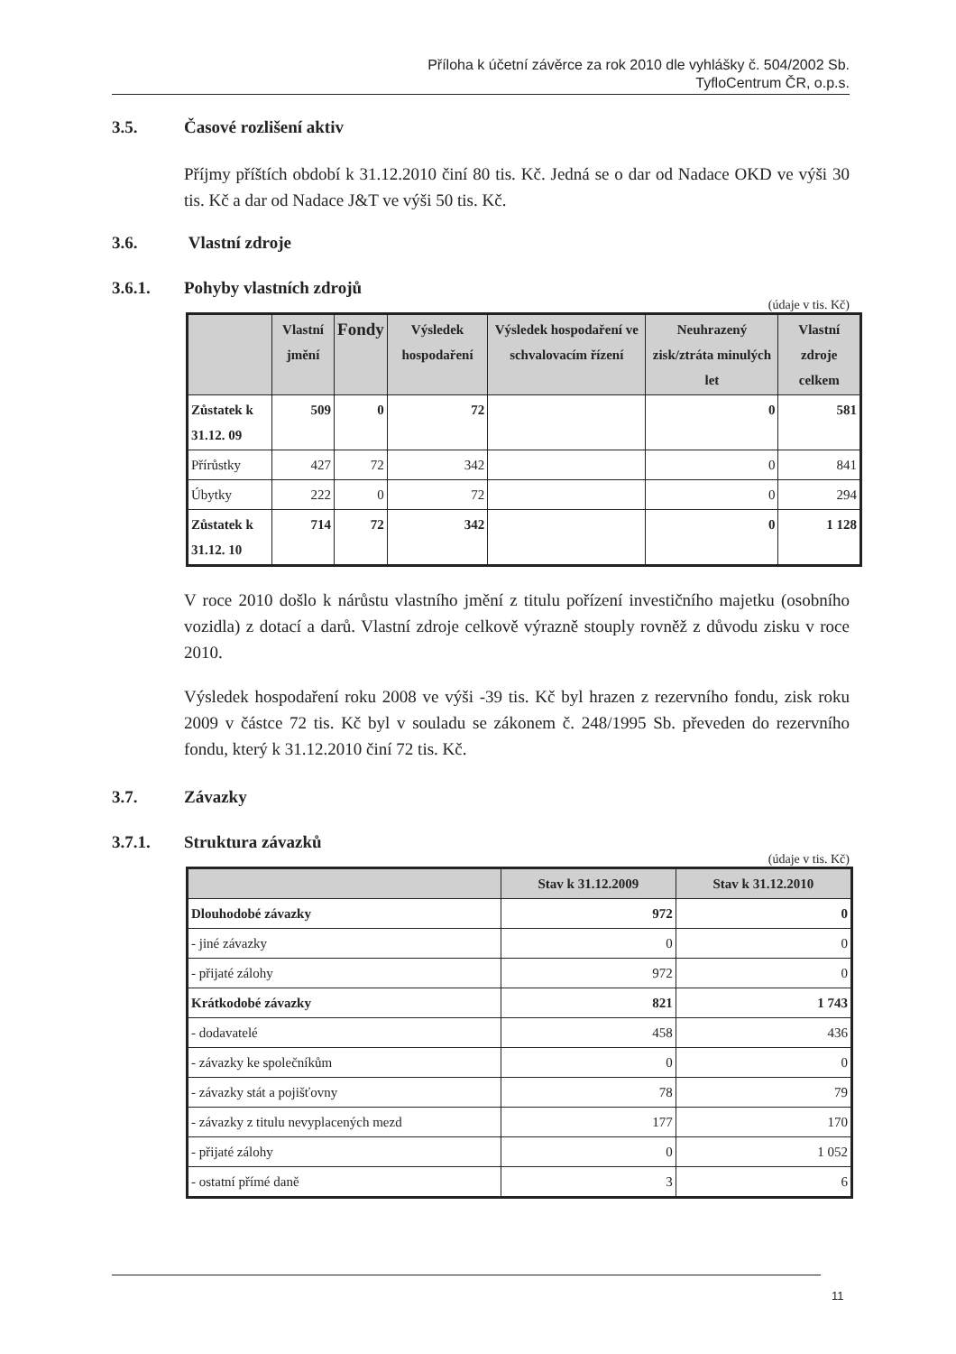Příloha k účetní závěrce za rok 2010 dle vyhlášky č. 504/2002 Sb.
TyfloCentrum ČR, o.p.s.
3.5. Časové rozlišení aktiv
Příjmy příštích období k 31.12.2010 činí 80 tis. Kč. Jedná se o dar od Nadace OKD ve výši 30 tis. Kč a dar od Nadace J&T ve výši 50 tis. Kč.
3.6. Vlastní zdroje
3.6.1. Pohyby vlastních zdrojů
(údaje v tis. Kč)
| | Vlastní jmění | Fondy | Výsledek hospodaření | Výsledek hospodaření ve schvalovacím řízení | Neuhrazený zisk/ztráta minulých let | Vlastní zdroje celkem |
| --- | --- | --- | --- | --- | --- | --- |
| Zůstatek k 31.12. 09 | 509 | 0 | 72 | | 0 | 581 |
| Přírůstky | 427 | 72 | 342 | | 0 | 841 |
| Úbytky | 222 | 0 | 72 | | 0 | 294 |
| Zůstatek k 31.12. 10 | 714 | 72 | 342 | | 0 | 1 128 |
V roce 2010 došlo k nárůstu vlastního jmění z titulu pořízení investičního majetku (osobního vozidla) z dotací a darů. Vlastní zdroje celkově výrazně stouply rovněž z důvodu zisku v roce 2010.
Výsledek hospodaření roku 2008 ve výši -39 tis. Kč byl hrazen z rezervního fondu, zisk roku 2009 v částce 72 tis. Kč byl v souladu se zákonem č. 248/1995 Sb. převeden do rezervního fondu, který k 31.12.2010 činí 72 tis. Kč.
3.7. Závazky
3.7.1. Struktura závazků
(údaje v tis. Kč)
| | Stav k 31.12.2009 | Stav k 31.12.2010 |
| --- | --- | --- |
| Dlouhodobé závazky | 972 | 0 |
| - jiné závazky | 0 | 0 |
| - přijaté zálohy | 972 | 0 |
| Krátkodobé závazky | 821 | 1 743 |
| - dodavatelé | 458 | 436 |
| - závazky ke společníkům | 0 | 0 |
| - závazky stát a pojišťovny | 78 | 79 |
| - závazky z titulu nevyplacených mezd | 177 | 170 |
| - přijaté zálohy | 0 | 1 052 |
| - ostatní přímé daně | 3 | 6 |
11